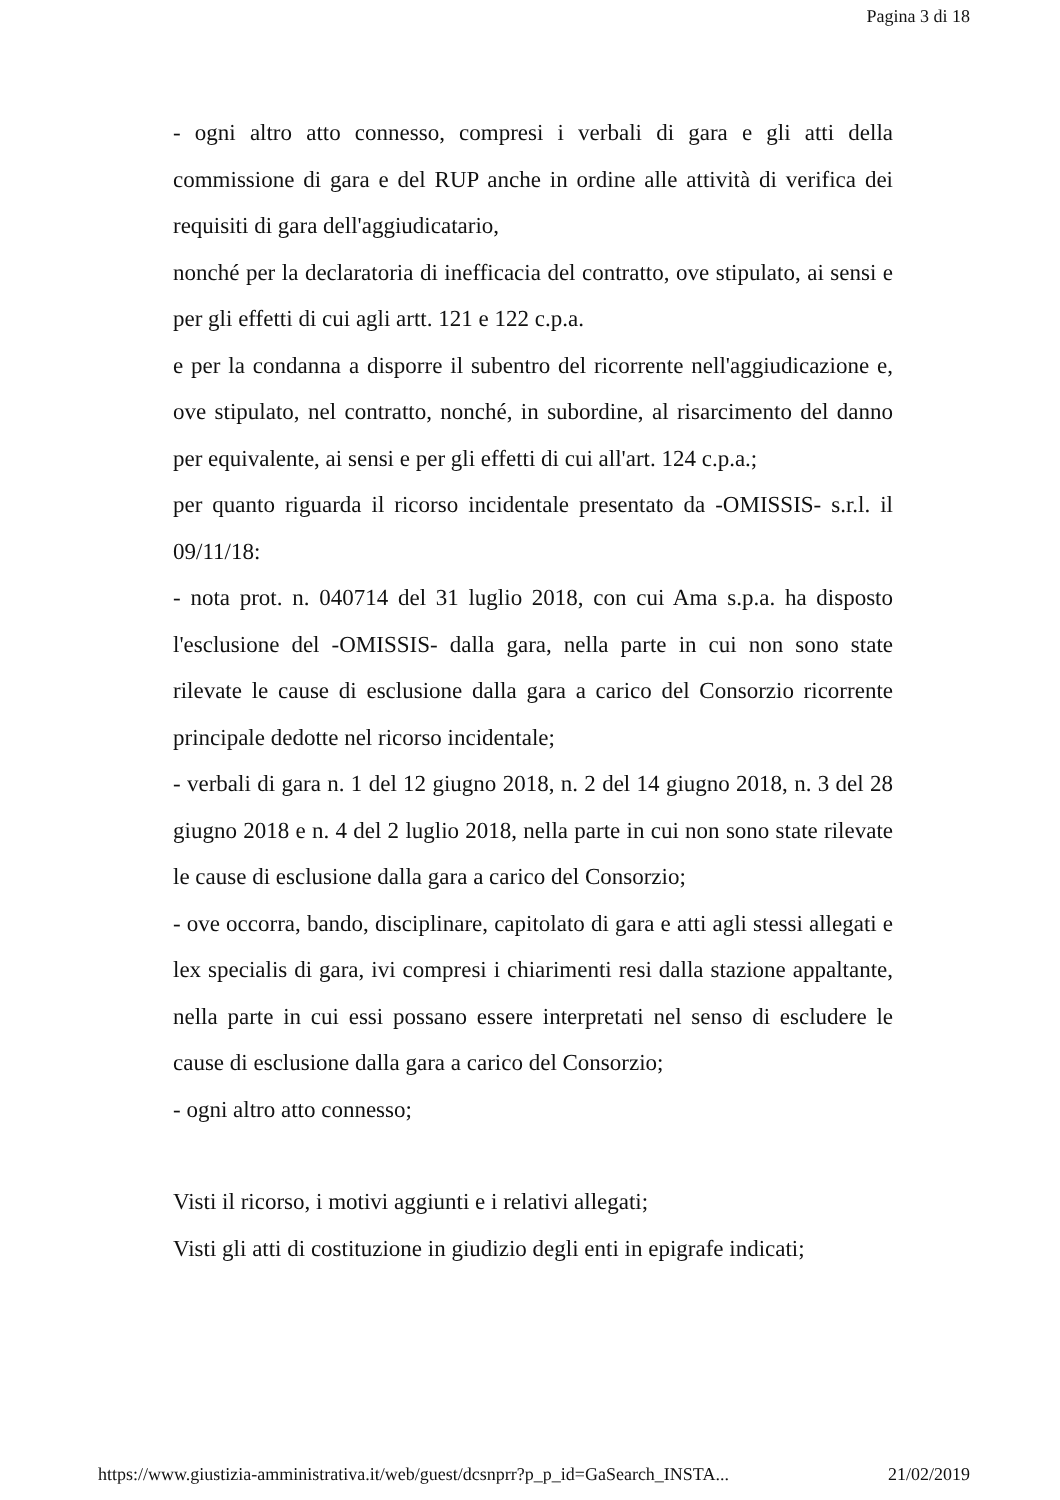Pagina 3 di 18
- ogni altro atto connesso, compresi i verbali di gara e gli atti della commissione di gara e del RUP anche in ordine alle attività di verifica dei requisiti di gara dell'aggiudicatario,
nonché per la declaratoria di inefficacia del contratto, ove stipulato, ai sensi e per gli effetti di cui agli artt. 121 e 122 c.p.a.
e per la condanna a disporre il subentro del ricorrente nell'aggiudicazione e, ove stipulato, nel contratto, nonché, in subordine, al risarcimento del danno per equivalente, ai sensi e per gli effetti di cui all'art. 124 c.p.a.;
per quanto riguarda il ricorso incidentale presentato da -OMISSIS- s.r.l. il 09/11/18:
- nota prot. n. 040714 del 31 luglio 2018, con cui Ama s.p.a. ha disposto l'esclusione del -OMISSIS- dalla gara, nella parte in cui non sono state rilevate le cause di esclusione dalla gara a carico del Consorzio ricorrente principale dedotte nel ricorso incidentale;
- verbali di gara n. 1 del 12 giugno 2018, n. 2 del 14 giugno 2018, n. 3 del 28 giugno 2018 e n. 4 del 2 luglio 2018, nella parte in cui non sono state rilevate le cause di esclusione dalla gara a carico del Consorzio;
- ove occorra, bando, disciplinare, capitolato di gara e atti agli stessi allegati e lex specialis di gara, ivi compresi i chiarimenti resi dalla stazione appaltante, nella parte in cui essi possano essere interpretati nel senso di escludere le cause di esclusione dalla gara a carico del Consorzio;
- ogni altro atto connesso;
Visti il ricorso, i motivi aggiunti e i relativi allegati;
Visti gli atti di costituzione in giudizio degli enti in epigrafe indicati;
https://www.giustizia-amministrativa.it/web/guest/dcsnprr?p_p_id=GaSearch_INSTA... 21/02/2019